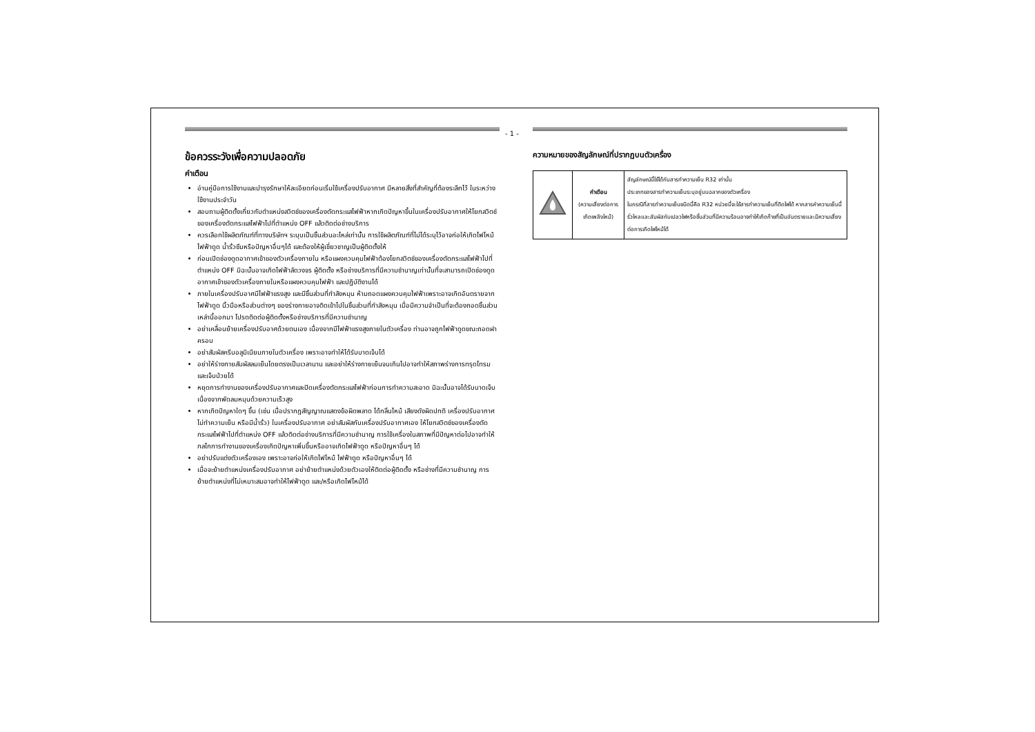- 1 -
ข้อควรระวังเพื่อความปลอดภัย
คำเตือน
อ่านคู่มือการใช้งานและบำรุงรักษาให้ละเอียดก่อนเริ่มใช้เครื่องปรับอากาศ มีหลายสิ่งที่สำคัญที่ต้องระลึกไว้ ในระหว่างใช้งานประจำวัน
สอบถามผู้ติดตั้งเกี่ยวกับตำแหน่งสวิตช์ของเครื่องตัดกระแสไฟฟ้าหากเกิดปัญหาขึ้นในเครื่องปรับอากาศให้โยกสวิตช์ของเครื่องตัดกระแสไฟฟ้าไปที่ตำแหน่ง OFF แล้วติดต่อช่างบริการ
ควรเลือกใช้ผลิตภัณฑ์ที่ทางบริษัทฯ ระบุบเป็นชิ้นส่วนอะไหล่เท่านั้น การใช้ผลิตภัณฑ์ที่ไม่ได้ระบุไว้อาจก่อให้เกิดไฟไหม้ ไฟฟ้าดูด น้ำรั่วซึมหรือปัญหาอื่นๆได้ และต้องให้ผู้เชี่ยวชาญเป็นผู้ติดตั้งให้
ก่อนเปิดช่องดูดอากาศเข้าของตัวเครื่องภายใน หรือแผงควบคุมไฟฟ้าต้องโยกสวิตช์ของเครื่องตัดกระแสไฟฟ้าไปที่ตำแหน่ง OFF มิฉะนั้นอาจเกิดไฟฟ้าลัดวงจร ผู้ติดตั้ง หรือช่างบริการที่มีความชำนาญเท่านั้นที่จะสามารถเปิดช่องดูดอากาศเข้าของตัวเครื่องภายในหรือแผงควบคุมไฟฟ้า และปฏิบัติงานได้
ภายในเครื่องปรับอาศมีไฟฟ้าแรงสูง และมีชิ้นส่วนที่กำลังหมุน ห้ามถอดแผงควบคุมไฟฟ้าเพราะอาจเกิดอันตรายจากไฟฟ้าดูด นิ้วมือหรือส่วนต่างๆ ของร่างกายอาจติดเข้าไปในชิ้นส่วนที่กำลังหมุน เมื่อมีความจำเป็นที่จะต้องถอดชิ้นส่วนเหล่านี้ออกมา โปรดติดต่อผู้ติดตั้งหรือช่างบริการที่มีความชำนาญ
อย่าเคลื่อนย้ายเครื่องปรับอาศด้วยตนเอง เนื่องจากมีไฟฟ้าแรงสูงภายในตัวเครื่อง ท่านอาจถูกไฟฟ้าดูดขณะถอดฝาครอบ
อย่าสัมผัสครีบอลูมิเนียมภายในตัวเครื่อง เพราะอาจทำให้ได้รับบาดเจ็บได้
อย่าให้ร่างกายสัมผัสลมเย็นโดยตรงเป็นเวลานาน และอย่าให้ร่างกายเย็นจนเกินไปอาจทำให้สภาพร่างการทรุดโทรม และเจ็บป่วยได้
หยุดการทำงานของเครื่องปรับอากาศและปิดเครื่องตัดกระแสไฟฟ้าก่อนการทำความสะอาด มิฉะนั้นอาจได้รับบาดเจ็บเนื่องจากพัดลมหมุนด้วยความเร็วสูง
หากเกิดปัญหาใดๆ ขึ้น (เช่น เมื่อปรากฎสัญญาณแสดงข้อผิดพลาด ได้กลิ่นไหม้ เสียงดังผิดปกติ เครื่องปรับอากาศไม่ทำความเย็น หรือมีน้ำรั่ว) ในเครื่องปรับอากาศ อย่าสัมผัสกับเครื่องปรับอากาศเอง ให้โยกสวิตช์ของเครื่องตัดกระแสไฟฟ้าไปที่ตำแหน่ง OFF แล้วติดต่อช่างบริการที่มีความชำนาญ การใช้เครื่องในสภาพที่มีปัญหาต่อไปอาจทำให้กลไกการทำงานของเครื่องเกิดปัญหาเพิ่มขึ้นหรืออาจเกิดไฟฟ้าดูด หรือปัญหาอื่นๆ ได้
อย่าปรับแต่งตัวเครื่องเอง เพราะอาจก่อให้เกิดไฟไหม้ ไฟฟ้าดูด หรือปัญหาอื่นๆ ได้
เมื่อจะย้ายตำแหน่งเครื่องปรับอากาศ อย่าย้ายตำแหน่งด้วยตัวเองให้ติดต่อผู้ติดตั้ง หรือช่างที่มีความชำนาญ การย้ายตำแหน่งที่ไม่เหมาะสมอาจทำให้ไฟฟ้าดูด และ/หรือเกิดไฟไหม้ได้
ความหมายของสัญลักษณ์ที่ปรากฏบนตัวเครื่อง
| | คำเตือน (ความเสี่ยงต่อการเกิดเพลิงไหม้) | สัญลักษณ์นี้ใช้ได้กับสารทำความเย็น R32 เท่านั้น ประเภทของสารทำความเย็นระบุอยู่บนฉลากของตัวเครื่อง ในกรณีที่สารทำความเย็นชนิดนี้คือ R32 หน่วยนี้จะใช้สารทำความเย็นที่ติดไฟได้ หากสารคำความเย็นนี้รั่วไหลและสัมผัสกับเปลวไฟหรือชิ้นส่วนที่มีความร้อนอาจทำให้เกิดก๊าซที่เป็นอันตรายและมีความเสี่ยงต่อการเกิดไฟไหม้ได้ |